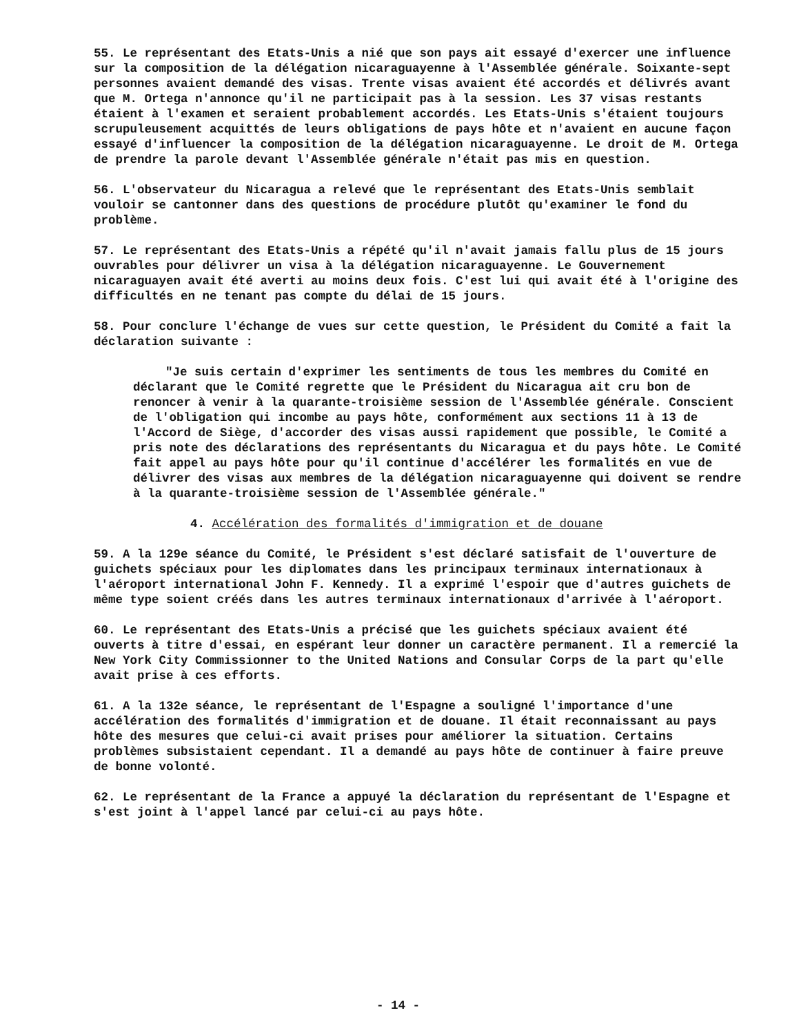55. Le représentant des Etats-Unis a nié que son pays ait essayé d'exercer une influence sur la composition de la délégation nicaraguayenne à l'Assemblée générale. Soixante-sept personnes avaient demandé des visas. Trente visas avaient été accordés et délivrés avant que M. Ortega n'annonce qu'il ne participait pas à la session. Les 37 visas restants étaient à l'examen et seraient probablement accordés. Les Etats-Unis s'étaient toujours scrupuleusement acquittés de leurs obligations de pays hôte et n'avaient en aucune façon essayé d'influencer la composition de la délégation nicaraguayenne. Le droit de M. Ortega de prendre la parole devant l'Assemblée générale n'était pas mis en question.
56. L'observateur du Nicaragua a relevé que le représentant des Etats-Unis semblait vouloir se cantonner dans des questions de procédure plutôt qu'examiner le fond du problème.
57. Le représentant des Etats-Unis a répété qu'il n'avait jamais fallu plus de 15 jours ouvrables pour délivrer un visa à la délégation nicaraguayenne. Le Gouvernement nicaraguayen avait été averti au moins deux fois. C'est lui qui avait été à l'origine des difficultés en ne tenant pas compte du délai de 15 jours.
58. Pour conclure l'échange de vues sur cette question, le Président du Comité a fait la déclaration suivante :
"Je suis certain d'exprimer les sentiments de tous les membres du Comité en déclarant que le Comité regrette que le Président du Nicaragua ait cru bon de renoncer à venir à la quarante-troisième session de l'Assemblée générale. Conscient de l'obligation qui incombe au pays hôte, conformément aux sections 11 à 13 de l'Accord de Siège, d'accorder des visas aussi rapidement que possible, le Comité a pris note des déclarations des représentants du Nicaragua et du pays hôte. Le Comité fait appel au pays hôte pour qu'il continue d'accélérer les formalités en vue de délivrer des visas aux membres de la délégation nicaraguayenne qui doivent se rendre à la quarante-troisième session de l'Assemblée générale."
4. Accélération des formalités d'immigration et de douane
59. A la 129e séance du Comité, le Président s'est déclaré satisfait de l'ouverture de guichets spéciaux pour les diplomates dans les principaux terminaux internationaux à l'aéroport international John F. Kennedy. Il a exprimé l'espoir que d'autres guichets de même type soient créés dans les autres terminaux internationaux d'arrivée à l'aéroport.
60. Le représentant des Etats-Unis a précisé que les guichets spéciaux avaient été ouverts à titre d'essai, en espérant leur donner un caractère permanent. Il a remercié la New York City Commissionner to the United Nations and Consular Corps de la part qu'elle avait prise à ces efforts.
61. A la 132e séance, le représentant de l'Espagne a souligné l'importance d'une accélération des formalités d'immigration et de douane. Il était reconnaissant au pays hôte des mesures que celui-ci avait prises pour améliorer la situation. Certains problèmes subsistaient cependant. Il a demandé au pays hôte de continuer à faire preuve de bonne volonté.
62. Le représentant de la France a appuyé la déclaration du représentant de l'Espagne et s'est joint à l'appel lancé par celui-ci au pays hôte.
- 14 -